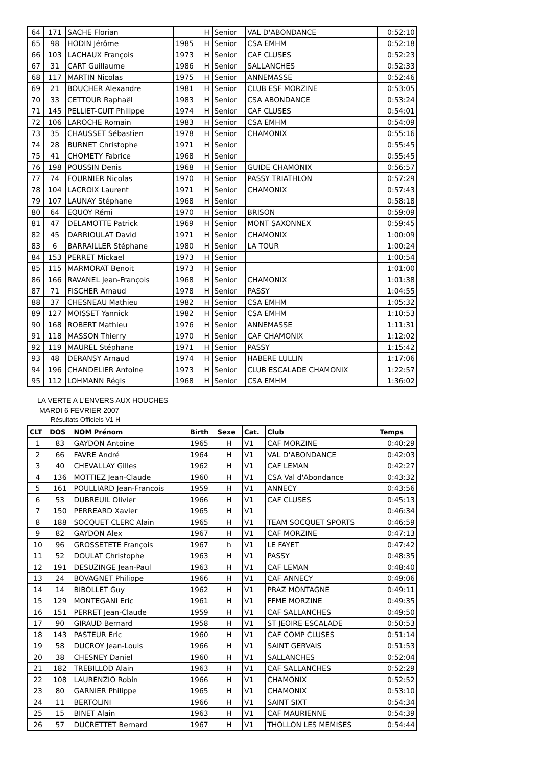| 64 | 171 | SACHE Florian | | H | Senior | VAL D'ABONDANCE | 0:52:10 |
| 65 | 98 | HODIN Jérôme | 1985 | H | Senior | CSA EMHM | 0:52:18 |
| 66 | 103 | LACHAUX François | 1973 | H | Senior | CAF CLUSES | 0:52:23 |
| 67 | 31 | CART Guillaume | 1986 | H | Senior | SALLANCHES | 0:52:33 |
| 68 | 117 | MARTIN Nicolas | 1975 | H | Senior | ANNEMASSE | 0:52:46 |
| 69 | 21 | BOUCHER Alexandre | 1981 | H | Senior | CLUB ESF MORZINE | 0:53:05 |
| 70 | 33 | CETTOUR Raphaël | 1983 | H | Senior | CSA ABONDANCE | 0:53:24 |
| 71 | 145 | PELLIET-CUIT Philippe | 1974 | H | Senior | CAF CLUSES | 0:54:01 |
| 72 | 106 | LAROCHE Romain | 1983 | H | Senior | CSA EMHM | 0:54:09 |
| 73 | 35 | CHAUSSET Sébastien | 1978 | H | Senior | CHAMONIX | 0:55:16 |
| 74 | 28 | BURNET Christophe | 1971 | H | Senior | | 0:55:45 |
| 75 | 41 | CHOMETY Fabrice | 1968 | H | Senior | | 0:55:45 |
| 76 | 198 | POUSSIN Denis | 1968 | H | Senior | GUIDE CHAMONIX | 0:56:57 |
| 77 | 74 | FOURNIER Nicolas | 1970 | H | Senior | PASSY TRIATHLON | 0:57:29 |
| 78 | 104 | LACROIX Laurent | 1971 | H | Senior | CHAMONIX | 0:57:43 |
| 79 | 107 | LAUNAY Stéphane | 1968 | H | Senior | | 0:58:18 |
| 80 | 64 | EQUOY Rémi | 1970 | H | Senior | BRISON | 0:59:09 |
| 81 | 47 | DELAMOTTE Patrick | 1969 | H | Senior | MONT SAXONNEX | 0:59:45 |
| 82 | 45 | DARRIOULAT David | 1971 | H | Senior | CHAMONIX | 1:00:09 |
| 83 | 6 | BARRAILLER Stéphane | 1980 | H | Senior | LA TOUR | 1:00:24 |
| 84 | 153 | PERRET Mickael | 1973 | H | Senior | | 1:00:54 |
| 85 | 115 | MARMORAT Benoit | 1973 | H | Senior | | 1:01:00 |
| 86 | 166 | RAVANEL Jean-François | 1968 | H | Senior | CHAMONIX | 1:01:38 |
| 87 | 71 | FISCHER Arnaud | 1978 | H | Senior | PASSY | 1:04:55 |
| 88 | 37 | CHESNEAU Mathieu | 1982 | H | Senior | CSA EMHM | 1:05:32 |
| 89 | 127 | MOISSET Yannick | 1982 | H | Senior | CSA EMHM | 1:10:53 |
| 90 | 168 | ROBERT Mathieu | 1976 | H | Senior | ANNEMASSE | 1:11:31 |
| 91 | 118 | MASSON Thierry | 1970 | H | Senior | CAF CHAMONIX | 1:12:02 |
| 92 | 119 | MAUREL Stéphane | 1971 | H | Senior | PASSY | 1:15:42 |
| 93 | 48 | DERANSY Arnaud | 1974 | H | Senior | HABERE LULLIN | 1:17:06 |
| 94 | 196 | CHANDELIER Antoine | 1973 | H | Senior | CLUB ESCALADE CHAMONIX | 1:22:57 |
| 95 | 112 | LOHMANN Régis | 1968 | H | Senior | CSA EMHM | 1:36:02 |
LA VERTE A L'ENVERS AUX HOUCHES
MARDI 6 FEVRIER 2007
Résultats Officiels V1 H
| CLT | DOS | NOM Prénom | Birth | Sexe | Cat. | Club | Temps |
| --- | --- | --- | --- | --- | --- | --- | --- |
| 1 | 83 | GAYDON Antoine | 1965 | H | V1 | CAF MORZINE | 0:40:29 |
| 2 | 66 | FAVRE André | 1964 | H | V1 | VAL D'ABONDANCE | 0:42:03 |
| 3 | 40 | CHEVALLAY Gilles | 1962 | H | V1 | CAF LEMAN | 0:42:27 |
| 4 | 136 | MOTTIEZ Jean-Claude | 1960 | H | V1 | CSA Val d'Abondance | 0:43:32 |
| 5 | 161 | POULLIARD Jean-Francois | 1959 | H | V1 | ANNECY | 0:43:56 |
| 6 | 53 | DUBREUIL Olivier | 1966 | H | V1 | CAF CLUSES | 0:45:13 |
| 7 | 150 | PERREARD Xavier | 1965 | H | V1 | | 0:46:34 |
| 8 | 188 | SOCQUET CLERC Alain | 1965 | H | V1 | TEAM SOCQUET SPORTS | 0:46:59 |
| 9 | 82 | GAYDON Alex | 1967 | H | V1 | CAF MORZINE | 0:47:13 |
| 10 | 96 | GROSSETETE François | 1967 | h | V1 | LE FAYET | 0:47:42 |
| 11 | 52 | DOULAT Christophe | 1963 | H | V1 | PASSY | 0:48:35 |
| 12 | 191 | DESUZINGE Jean-Paul | 1963 | H | V1 | CAF LEMAN | 0:48:40 |
| 13 | 24 | BOVAGNET Philippe | 1966 | H | V1 | CAF ANNECY | 0:49:06 |
| 14 | 14 | BIBOLLET Guy | 1962 | H | V1 | PRAZ MONTAGNE | 0:49:11 |
| 15 | 129 | MONTEGANI Eric | 1961 | H | V1 | FFME MORZINE | 0:49:35 |
| 16 | 151 | PERRET Jean-Claude | 1959 | H | V1 | CAF SALLANCHES | 0:49:50 |
| 17 | 90 | GIRAUD Bernard | 1958 | H | V1 | ST JEOIRE ESCALADE | 0:50:53 |
| 18 | 143 | PASTEUR Eric | 1960 | H | V1 | CAF COMP CLUSES | 0:51:14 |
| 19 | 58 | DUCROY Jean-Louis | 1966 | H | V1 | SAINT GERVAIS | 0:51:53 |
| 20 | 38 | CHESNEY Daniel | 1960 | H | V1 | SALLANCHES | 0:52:04 |
| 21 | 182 | TREBILLOD Alain | 1963 | H | V1 | CAF SALLANCHES | 0:52:29 |
| 22 | 108 | LAURENZIO Robin | 1966 | H | V1 | CHAMONIX | 0:52:52 |
| 23 | 80 | GARNIER Philippe | 1965 | H | V1 | CHAMONIX | 0:53:10 |
| 24 | 11 | BERTOLINI | 1966 | H | V1 | SAINT SIXT | 0:54:34 |
| 25 | 15 | BINET Alain | 1963 | H | V1 | CAF MAURIENNE | 0:54:39 |
| 26 | 57 | DUCRETTET Bernard | 1967 | H | V1 | THOLLON LES MEMISES | 0:54:44 |